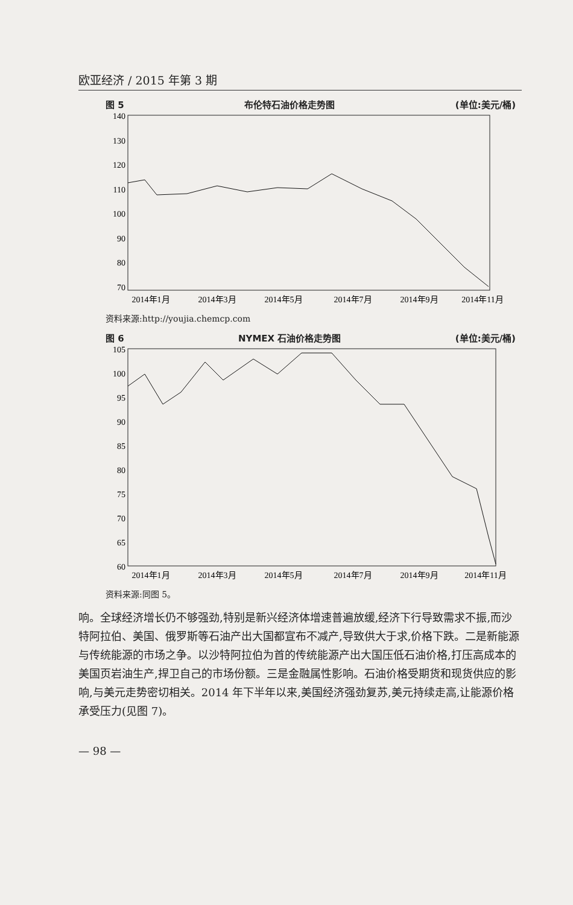欧亚经济 / 2015 年第 3 期
图 5 布伦特石油价格走势图 (单位:美元/桶)
140
130
120
110
100
90
80
70
2014年1月
2014年3月
2014年5月
2014年7月
2014年9月
2014年11月
资料来源:http://youjia.chemcp.com
图 6 NYMEX 石油价格走势图 (单位:美元/桶)
105
100
95
90
85
80
75
70
65
60
2014年1月
2014年3月
2014年5月
2014年7月
2014年9月
2014年11月
资料来源:同图 5。
响。全球经济增长仍不够强劲,特别是新兴经济体增速普遍放缓,经济下行导致需求不振,而沙特阿拉伯、美国、俄罗斯等石油产出大国都宣布不减产,导致供大于求,价格下跌。二是新能源与传统能源的市场之争。以沙特阿拉伯为首的传统能源产出大国压低石油价格,打压高成本的美国页岩油生产,捍卫自己的市场份额。三是金融属性影响。石油价格受期货和现货供应的影响,与美元走势密切相关。2014 年下半年以来,美国经济强劲复苏,美元持续走高,让能源价格承受压力(见图 7)。
— 98 —